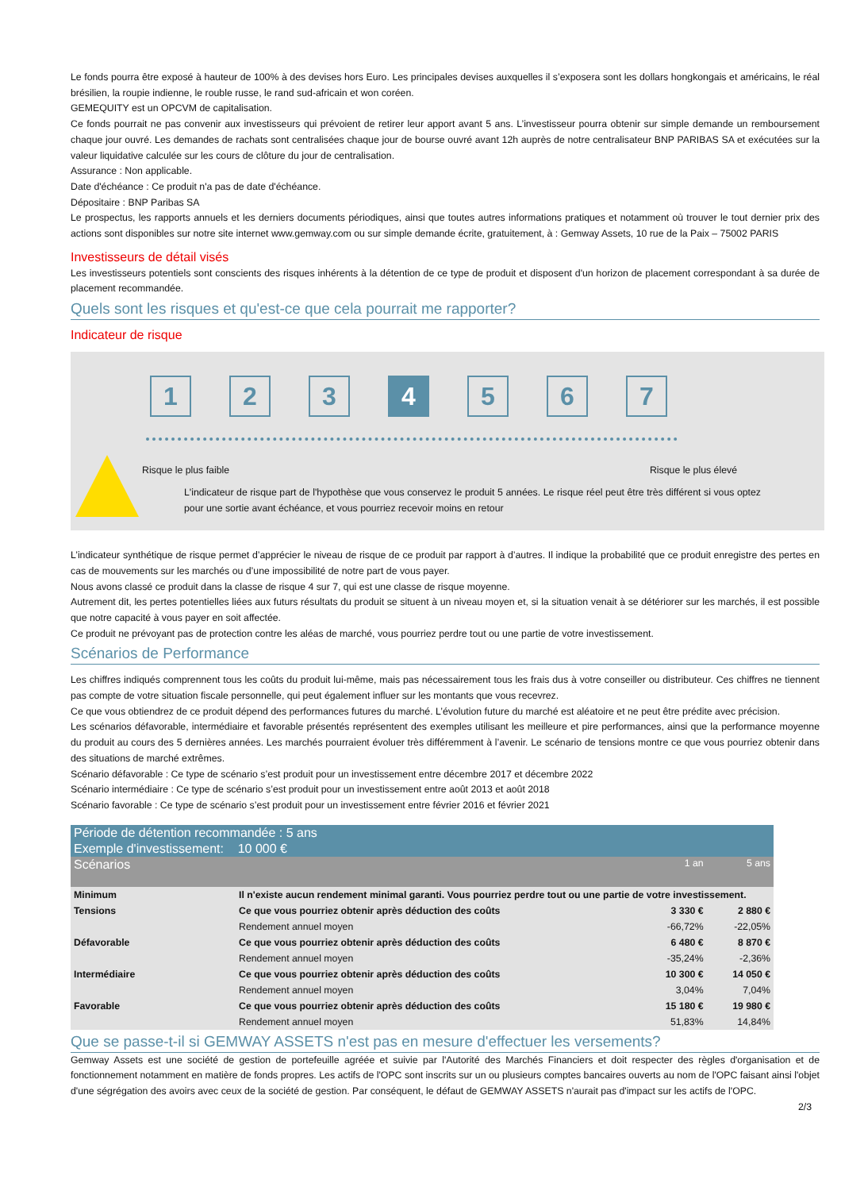Le fonds pourra être exposé à hauteur de 100% à des devises hors Euro. Les principales devises auxquelles il s’exposera sont les dollars hongkongais et américains, le réal brésilien, la roupie indienne, le rouble russe, le rand sud-africain et won coréen.
GEMEQUITY est un OPCVM de capitalisation.
Ce fonds pourrait ne pas convenir aux investisseurs qui prévoient de retirer leur apport avant 5 ans. L’investisseur pourra obtenir sur simple demande un remboursement chaque jour ouvré. Les demandes de rachats sont centralisées chaque jour de bourse ouvré avant 12h auprès de notre centralisateur BNP PARIBAS SA et exécutées sur la valeur liquidative calculée sur les cours de clôture du jour de centralisation.
Assurance : Non applicable.
Date d'échéance : Ce produit n'a pas de date d'échéance.
Dépositaire : BNP Paribas SA
Le prospectus, les rapports annuels et les derniers documents périodiques, ainsi que toutes autres informations pratiques et notamment où trouver le tout dernier prix des actions sont disponibles sur notre site internet www.gemway.com ou sur simple demande écrite, gratuitement, à : Gemway Assets, 10 rue de la Paix – 75002 PARIS
Investisseurs de détail visés
Les investisseurs potentiels sont conscients des risques inhérents à la détention de ce type de produit et disposent d'un horizon de placement correspondant à sa durée de placement recommandée.
Quels sont les risques et qu'est-ce que cela pourrait me rapporter?
Indicateur de risque
1 2 3 4 5 6 7
Risque le plus faible Risque le plus élevé
L'indicateur de risque part de l'hypothèse que vous conservez le produit 5 années. Le risque réel peut être très différent si vous optez pour une sortie avant échéance, et vous pourriez recevoir moins en retour
L’indicateur synthétique de risque permet d’apprécier le niveau de risque de ce produit par rapport à d’autres. Il indique la probabilité que ce produit enregistre des pertes en cas de mouvements sur les marchés ou d’une impossibilité de notre part de vous payer.
Nous avons classé ce produit dans la classe de risque 4 sur 7, qui est une classe de risque moyenne.
Autrement dit, les pertes potentielles liées aux futurs résultats du produit se situent à un niveau moyen et, si la situation venait à se détériorer sur les marchés, il est possible que notre capacité à vous payer en soit affectée.
Ce produit ne prévoyant pas de protection contre les aléas de marché, vous pourriez perdre tout ou une partie de votre investissement.
Scénarios de Performance
Les chiffres indiqués comprennent tous les coûts du produit lui-même, mais pas nécessairement tous les frais dus à votre conseiller ou distributeur. Ces chiffres ne tiennent pas compte de votre situation fiscale personnelle, qui peut également influer sur les montants que vous recevrez.
Ce que vous obtiendrez de ce produit dépend des performances futures du marché. L’évolution future du marché est aléatoire et ne peut être prédite avec précision.
Les scénarios défavorable, intermédiaire et favorable présentés représentent des exemples utilisant les meilleure et pire performances, ainsi que la performance moyenne du produit au cours des 5 dernières années. Les marchés pourraient évoluer très différemment à l’avenir. Le scénario de tensions montre ce que vous pourriez obtenir dans des situations de marché extrêmes.
Scénario défavorable : Ce type de scénario s’est produit pour un investissement entre décembre 2017 et décembre 2022
Scénario intermédiaire : Ce type de scénario s’est produit pour un investissement entre août 2013 et août 2018
Scénario favorable : Ce type de scénario s’est produit pour un investissement entre février 2016 et février 2021
| Période de détention recommandée : 5 ans | | | |
| Exemple d'investissement: 10 000 € | | | |
| Scénarios | | 1 an | 5 ans |
| Minimum | Il n'existe aucun rendement minimal garanti. Vous pourriez perdre tout ou une partie de votre investissement. | | |
| Tensions | Ce que vous pourriez obtenir après déduction des coûts | 3 330 € | 2 880 € |
| | Rendement annuel moyen | -66,72% | -22,05% |
| Défavorable | Ce que vous pourriez obtenir après déduction des coûts | 6 480 € | 8 870 € |
| | Rendement annuel moyen | -35,24% | -2,36% |
| Intermédiaire | Ce que vous pourriez obtenir après déduction des coûts | 10 300 € | 14 050 € |
| | Rendement annuel moyen | 3,04% | 7,04% |
| Favorable | Ce que vous pourriez obtenir après déduction des coûts | 15 180 € | 19 980 € |
| | Rendement annuel moyen | 51,83% | 14,84% |
Que se passe-t-il si GEMWAY ASSETS n'est pas en mesure d'effectuer les versements?
Gemway Assets est une société de gestion de portefeuille agréée et suivie par l'Autorité des Marchés Financiers et doit respecter des règles d'organisation et de fonctionnement notamment en matière de fonds propres. Les actifs de l'OPC sont inscrits sur un ou plusieurs comptes bancaires ouverts au nom de l'OPC faisant ainsi l'objet d'une ségrégation des avoirs avec ceux de la société de gestion. Par conséquent, le défaut de GEMWAY ASSETS n'aurait pas d'impact sur les actifs de l'OPC.
2/3